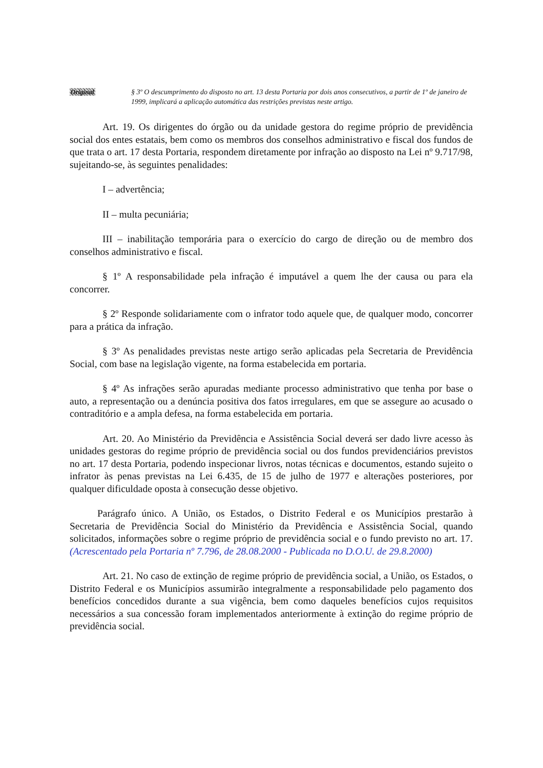Original § 3º O descumprimento do disposto no art. 13 desta Portaria por dois anos consecutivos, a partir de 1º de janeiro de 1999, implicará a aplicação automática das restrições previstas neste artigo.
Art. 19. Os dirigentes do órgão ou da unidade gestora do regime próprio de previdência social dos entes estatais, bem como os membros dos conselhos administrativo e fiscal dos fundos de que trata o art. 17 desta Portaria, respondem diretamente por infração ao disposto na Lei nº 9.717/98, sujeitando-se, às seguintes penalidades:
I – advertência;
II – multa pecuniária;
III – inabilitação temporária para o exercício do cargo de direção ou de membro dos conselhos administrativo e fiscal.
§ 1º A responsabilidade pela infração é imputável a quem lhe der causa ou para ela concorrer.
§ 2º Responde solidariamente com o infrator todo aquele que, de qualquer modo, concorrer para a prática da infração.
§ 3º As penalidades previstas neste artigo serão aplicadas pela Secretaria de Previdência Social, com base na legislação vigente, na forma estabelecida em portaria.
§ 4º As infrações serão apuradas mediante processo administrativo que tenha por base o auto, a representação ou a denúncia positiva dos fatos irregulares, em que se assegure ao acusado o contraditório e a ampla defesa, na forma estabelecida em portaria.
Art. 20. Ao Ministério da Previdência e Assistência Social deverá ser dado livre acesso às unidades gestoras do regime próprio de previdência social ou dos fundos previdenciários previstos no art. 17 desta Portaria, podendo inspecionar livros, notas técnicas e documentos, estando sujeito o infrator às penas previstas na Lei 6.435, de 15 de julho de 1977 e alterações posteriores, por qualquer dificuldade oposta à consecução desse objetivo.
Parágrafo único. A União, os Estados, o Distrito Federal e os Municípios prestarão à Secretaria de Previdência Social do Ministério da Previdência e Assistência Social, quando solicitados, informações sobre o regime próprio de previdência social e o fundo previsto no art. 17. (Acrescentado pela Portaria nº 7.796, de 28.08.2000 - Publicada no D.O.U. de 29.8.2000)
Art. 21. No caso de extinção de regime próprio de previdência social, a União, os Estados, o Distrito Federal e os Municípios assumirão integralmente a responsabilidade pelo pagamento dos benefícios concedidos durante a sua vigência, bem como daqueles benefícios cujos requisitos necessários a sua concessão foram implementados anteriormente à extinção do regime próprio de previdência social.